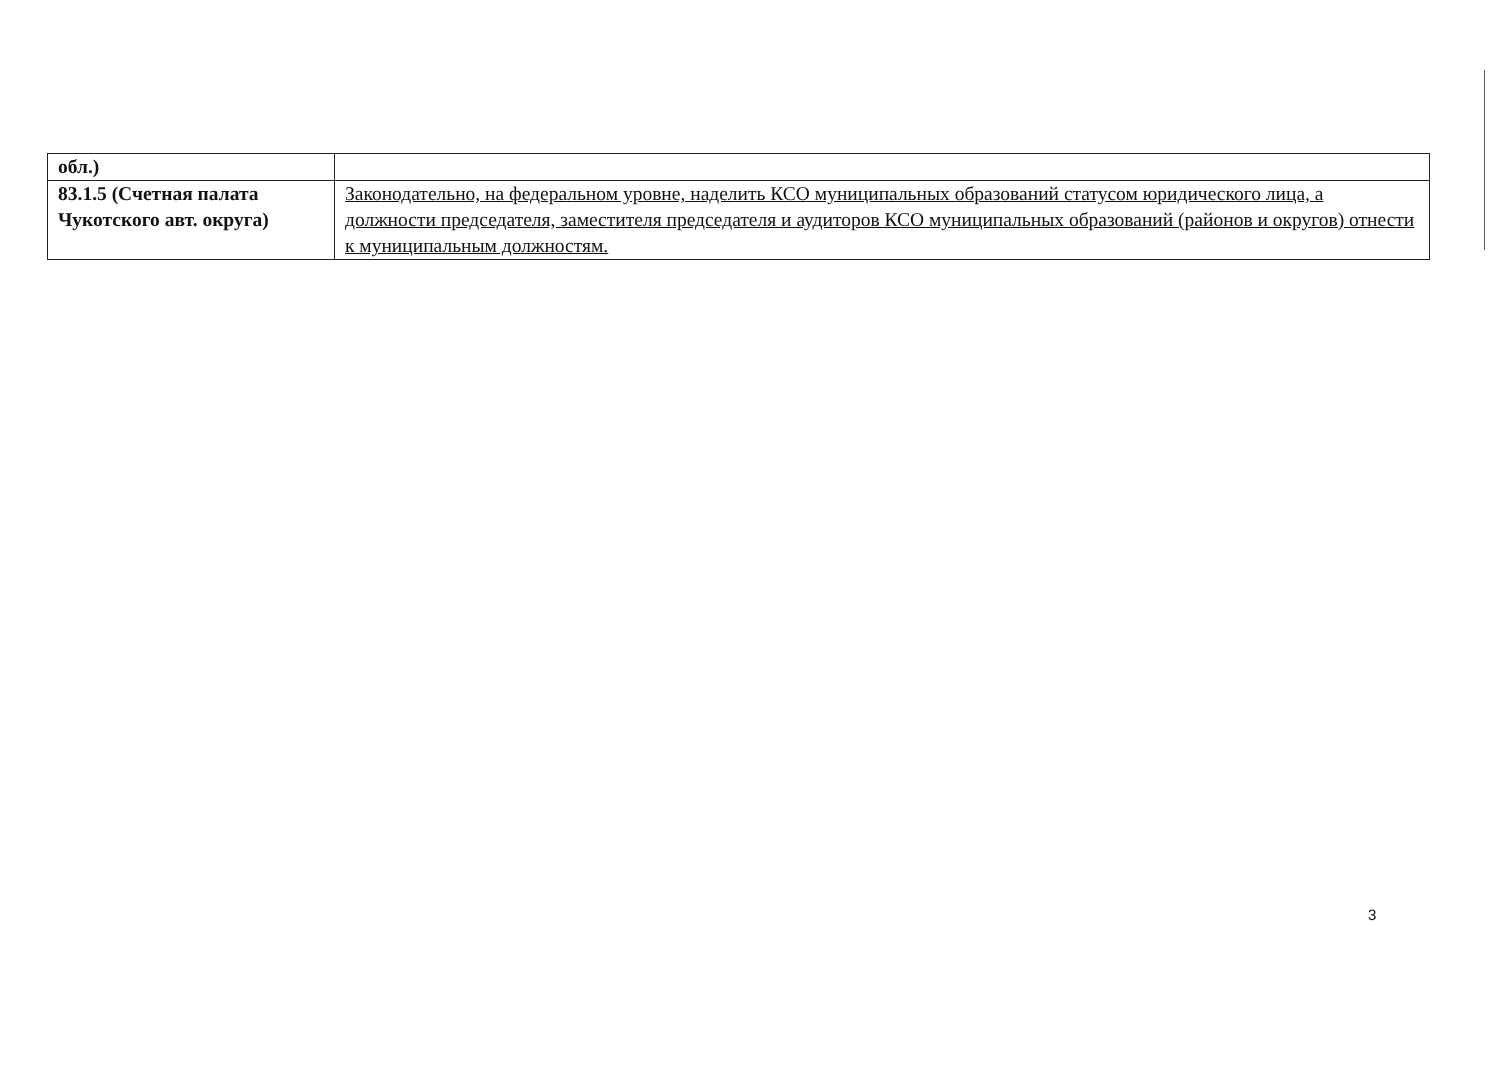| обл.) | |
| 83.1.5 (Счетная палата Чукотского авт. округа) | Законодательно, на федеральном уровне, наделить КСО муниципальных образований статусом юридического лица, а должности председателя, заместителя председателя и аудиторов КСО муниципальных образований (районов и округов) отнести к муниципальным должностям. |
3